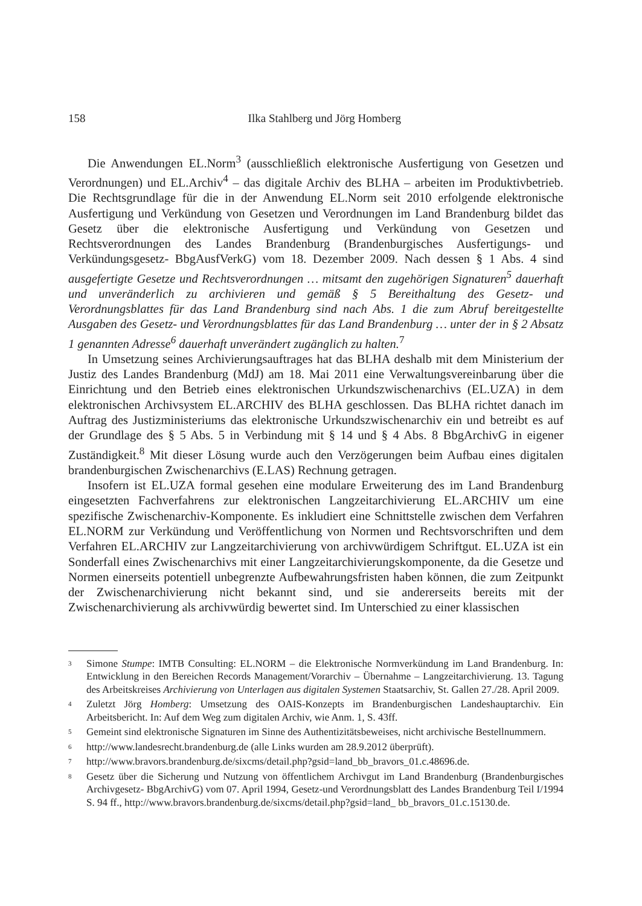158 Ilka Stahlberg und Jörg Homberg
Die Anwendungen EL.Norm<sup>3</sup> (ausschließlich elektronische Ausfertigung von Gesetzen und Verordnungen) und EL.Archiv<sup>4</sup> – das digitale Archiv des BLHA – arbeiten im Produktivbetrieb. Die Rechtsgrundlage für die in der Anwendung EL.Norm seit 2010 erfolgende elektronische Ausfertigung und Verkündung von Gesetzen und Verordnungen im Land Brandenburg bildet das Gesetz über die elektronische Ausfertigung und Verkündung von Gesetzen und Rechtsverordnungen des Landes Brandenburg (Brandenburgisches Ausfertigungs- und Verkündungsgesetz- BbgAusfVerkG) vom 18. Dezember 2009. Nach dessen § 1 Abs. 4 sind ausgefertigte Gesetze und Rechtsverordnungen … mitsamt den zugehörigen Signaturen<sup>5</sup> dauerhaft und unveränderlich zu archivieren und gemäß § 5 Bereithaltung des Gesetz- und Verordnungsblattes für das Land Brandenburg sind nach Abs. 1 die zum Abruf bereitgestellte Ausgaben des Gesetz- und Verordnungsblattes für das Land Brandenburg … unter der in § 2 Absatz 1 genannten Adresse<sup>6</sup> dauerhaft unverändert zugänglich zu halten.<sup>7</sup>
In Umsetzung seines Archivierungsauftrages hat das BLHA deshalb mit dem Ministerium der Justiz des Landes Brandenburg (MdJ) am 18. Mai 2011 eine Verwaltungsvereinbarung über die Einrichtung und den Betrieb eines elektronischen Urkundszwischenarchivs (EL.UZA) in dem elektronischen Archivsystem EL.ARCHIV des BLHA geschlossen. Das BLHA richtet danach im Auftrag des Justizministeriums das elektronische Urkundszwischenarchiv ein und betreibt es auf der Grundlage des § 5 Abs. 5 in Verbindung mit § 14 und § 4 Abs. 8 BbgArchivG in eigener Zuständigkeit.<sup>8</sup> Mit dieser Lösung wurde auch den Verzögerungen beim Aufbau eines digitalen brandenburgischen Zwischenarchivs (E.LAS) Rechnung getragen.
Insofern ist EL.UZA formal gesehen eine modulare Erweiterung des im Land Brandenburg eingesetzten Fachverfahrens zur elektronischen Langzeitarchivierung EL.ARCHIV um eine spezifische Zwischenarchiv-Komponente. Es inkludiert eine Schnittstelle zwischen dem Verfahren EL.NORM zur Verkündung und Veröffentlichung von Normen und Rechtsvorschriften und dem Verfahren EL.ARCHIV zur Langzeitarchivierung von archivwürdigem Schriftgut. EL.UZA ist ein Sonderfall eines Zwischenarchivs mit einer Langzeitarchivierungskomponente, da die Gesetze und Normen einerseits potentiell unbegrenzte Aufbewahrungsfristen haben können, die zum Zeitpunkt der Zwischenarchivierung nicht bekannt sind, und sie andererseits bereits mit der Zwischenarchivierung als archivwürdig bewertet sind. Im Unterschied zu einer klassischen
3 Simone Stumpe: IMTB Consulting: EL.NORM – die Elektronische Normverkündung im Land Brandenburg. In: Entwicklung in den Bereichen Records Management/Vorarchiv – Übernahme – Langzeitarchivierung. 13. Tagung des Arbeitskreises Archivierung von Unterlagen aus digitalen Systemen Staatsarchiv, St. Gallen 27./28. April 2009.
4 Zuletzt Jörg Homberg: Umsetzung des OAIS-Konzepts im Brandenburgischen Landeshauptarchiv. Ein Arbeitsbericht. In: Auf dem Weg zum digitalen Archiv, wie Anm. 1, S. 43ff.
5 Gemeint sind elektronische Signaturen im Sinne des Authentizitätsbeweises, nicht archivische Bestellnummern.
6 http://www.landesrecht.brandenburg.de (alle Links wurden am 28.9.2012 überprüft).
7 http://www.bravors.brandenburg.de/sixcms/detail.php?gsid=land_bb_bravors_01.c.48696.de.
8 Gesetz über die Sicherung und Nutzung von öffentlichem Archivgut im Land Brandenburg (Brandenburgisches Archivgesetz- BbgArchivG) vom 07. April 1994, Gesetz-und Verordnungsblatt des Landes Brandenburg Teil I/1994 S. 94 ff., http://www.bravors.brandenburg.de/sixcms/detail.php?gsid=land_ bb_bravors_01.c.15130.de.